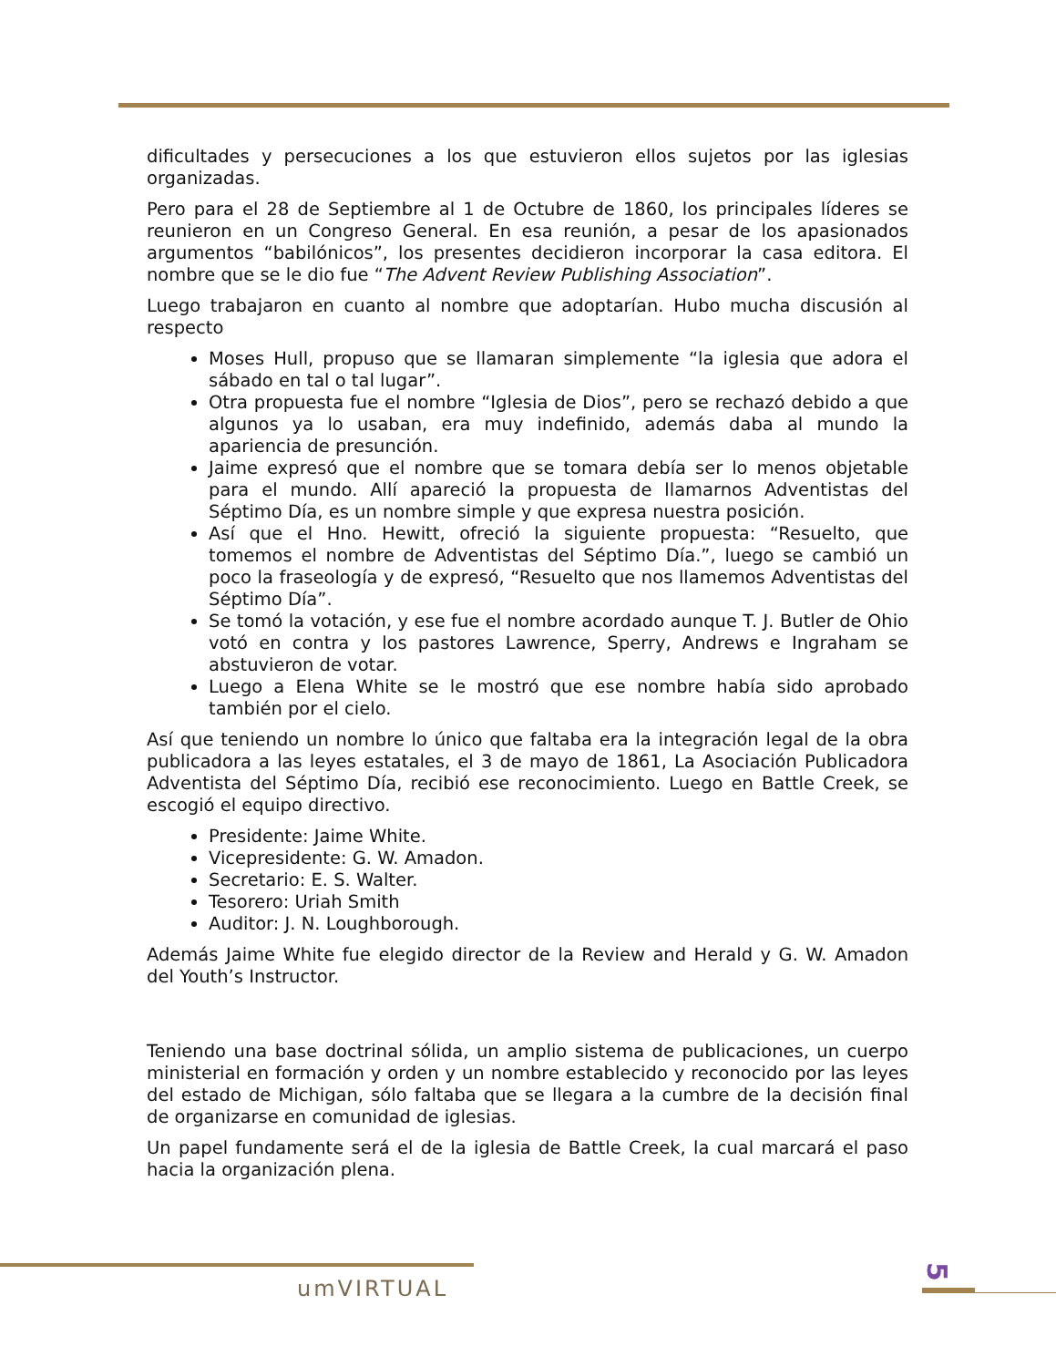dificultades y persecuciones a los que estuvieron ellos sujetos por las iglesias organizadas.
Pero para el 28 de Septiembre al 1 de Octubre de 1860, los principales líderes se reunieron en un Congreso General. En esa reunión, a pesar de los apasionados argumentos “babilónicos”, los presentes decidieron incorporar la casa editora. El nombre que se le dio fue “The Advent Review Publishing Association”.
Luego trabajaron en cuanto al nombre que adoptarían. Hubo mucha discusión al respecto
Moses Hull, propuso que se llamaran simplemente “la iglesia que adora el sábado en tal o tal lugar”.
Otra propuesta fue el nombre “Iglesia de Dios”, pero se rechazó debido a que algunos ya lo usaban, era muy indefinido, además daba al mundo la apariencia de presunción.
Jaime expresó que el nombre que se tomara debía ser lo menos objetable para el mundo. Allí apareció la propuesta de llamarnos Adventistas del Séptimo Día, es un nombre simple y que expresa nuestra posición.
Así que el Hno. Hewitt, ofreció la siguiente propuesta: “Resuelto, que tomemos el nombre de Adventistas del Séptimo Día.”, luego se cambió un poco la fraseología y de expresó, “Resuelto que nos llamemos Adventistas del Séptimo Día”.
Se tomó la votación, y ese fue el nombre acordado aunque T. J. Butler de Ohio votó en contra y los pastores Lawrence, Sperry, Andrews e Ingraham se abstuvieron de votar.
Luego a Elena White se le mostró que ese nombre había sido aprobado también por el cielo.
Así que teniendo un nombre lo único que faltaba era la integración legal de la obra publicadora a las leyes estatales, el 3 de mayo de 1861, La Asociación Publicadora Adventista del Séptimo Día, recibió ese reconocimiento. Luego en Battle Creek, se escogió el equipo directivo.
Presidente: Jaime White.
Vicepresidente: G. W. Amadon.
Secretario: E. S. Walter.
Tesorero: Uriah Smith
Auditor: J. N. Loughborough.
Además Jaime White fue elegido director de la Review and Herald y G. W. Amadon del Youth’s Instructor.
Teniendo una base doctrinal sólida, un amplio sistema de publicaciones, un cuerpo ministerial en formación y orden y un nombre establecido y reconocido por las leyes del estado de Michigan, sólo faltaba que se llegara a la cumbre de la decisión final de organizarse en comunidad de iglesias.
Un papel fundamente será el de la iglesia de Battle Creek, la cual marcará el paso hacia la organización plena.
umVIRTUAL
5